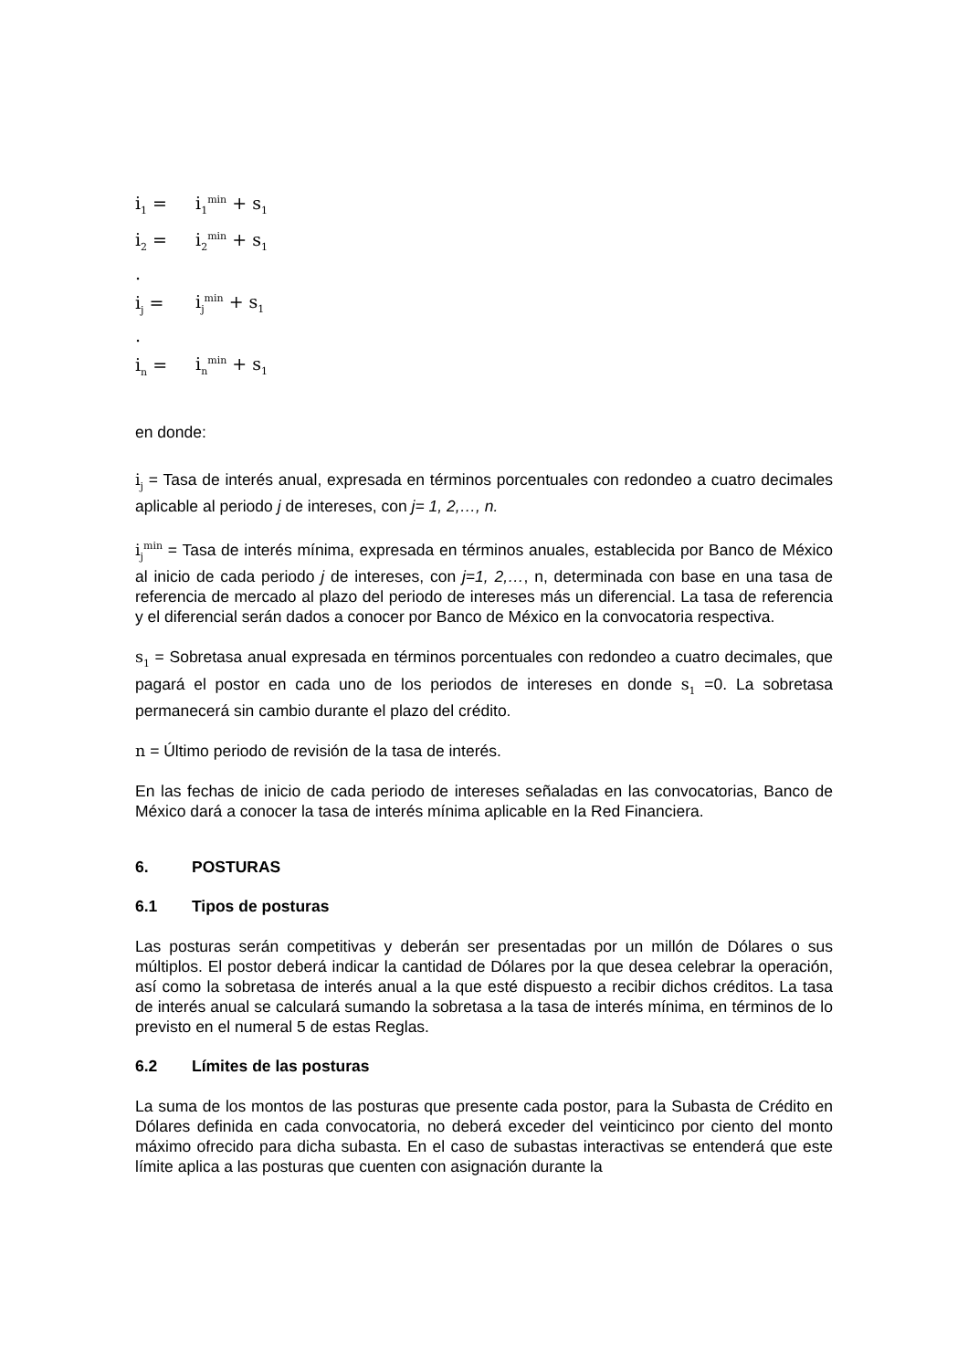i<sub>1</sub> = i<sub>1</sub><sup>min</sup> + s<sub>1</sub>
i<sub>2</sub> = i<sub>2</sub><sup>min</sup> + s<sub>1</sub>
.
i<sub>j</sub> = i<sub>j</sub><sup>min</sup> + s<sub>1</sub>
.
i<sub>n</sub> = i<sub>n</sub><sup>min</sup> + s<sub>1</sub>
en donde:
i<sub>j</sub> = Tasa de interés anual, expresada en términos porcentuales con redondeo a cuatro decimales aplicable al periodo j de intereses, con j= 1, 2,…, n.
i<sub>j</sub><sup>min</sup> = Tasa de interés mínima, expresada en términos anuales, establecida por Banco de México al inicio de cada periodo j de intereses, con j=1, 2,…, n, determinada con base en una tasa de referencia de mercado al plazo del periodo de intereses más un diferencial. La tasa de referencia y el diferencial serán dados a conocer por Banco de México en la convocatoria respectiva.
s<sub>1</sub> = Sobretasa anual expresada en términos porcentuales con redondeo a cuatro decimales, que pagará el postor en cada uno de los periodos de intereses en donde s<sub>1</sub> =0. La sobretasa permanecerá sin cambio durante el plazo del crédito.
n = Último periodo de revisión de la tasa de interés.
En las fechas de inicio de cada periodo de intereses señaladas en las convocatorias, Banco de México dará a conocer la tasa de interés mínima aplicable en la Red Financiera.
6. POSTURAS
6.1 Tipos de posturas
Las posturas serán competitivas y deberán ser presentadas por un millón de Dólares o sus múltiplos. El postor deberá indicar la cantidad de Dólares por la que desea celebrar la operación, así como la sobretasa de interés anual a la que esté dispuesto a recibir dichos créditos. La tasa de interés anual se calculará sumando la sobretasa a la tasa de interés mínima, en términos de lo previsto en el numeral 5 de estas Reglas.
6.2 Límites de las posturas
La suma de los montos de las posturas que presente cada postor, para la Subasta de Crédito en Dólares definida en cada convocatoria, no deberá exceder del veinticinco por ciento del monto máximo ofrecido para dicha subasta. En el caso de subastas interactivas se entenderá que este límite aplica a las posturas que cuenten con asignación durante la